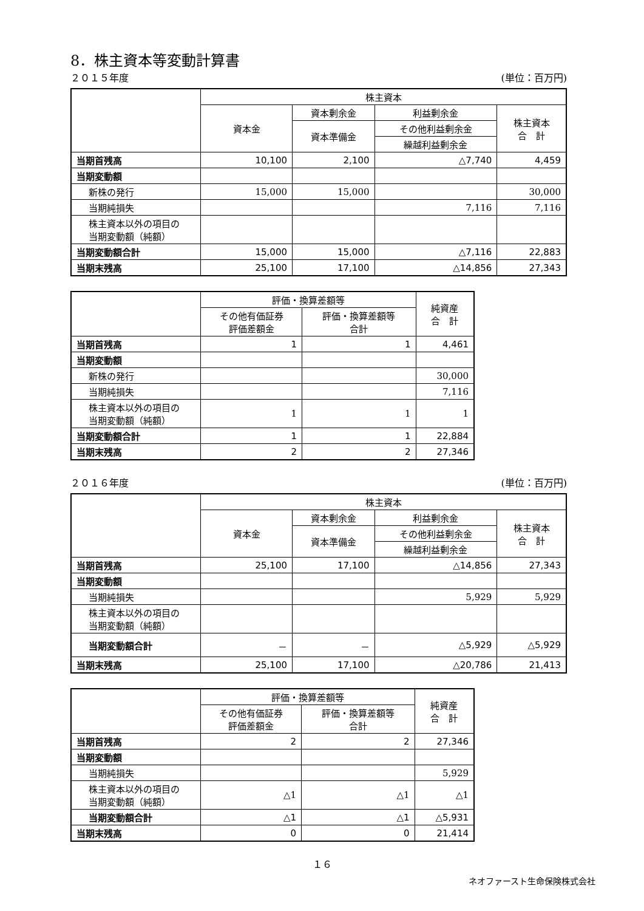8．株主資本等変動計算書
２０１５年度 (単位：百万円)
| | 株主資本 | | | |
| --- | --- | --- | --- | --- |
| | 資本金 | 資本剰余金 | 利益剰余金 | 株主資本 合 計 |
| | | 資本準備金 | その他利益剰余金 | |
| | | | 繰越利益剰余金 | |
| 当期首残高 | 10,100 | 2,100 | △7,740 | 4,459 |
| 当期変動額 | | | | |
| 新株の発行 | 15,000 | 15,000 | | 30,000 |
| 当期純損失 | | | 7,116 | 7,116 |
| 株主資本以外の項目の 当期変動額（純額） | | | | |
| 当期変動額合計 | 15,000 | 15,000 | △7,116 | 22,883 |
| 当期末残高 | 25,100 | 17,100 | △14,856 | 27,343 |
| | 評価・換算差額等 | | 純資産 合 計 |
| --- | --- | --- | --- |
| | その他有価証券 評価差額金 | 評価・換算差額等 合計 | |
| 当期首残高 | 1 | 1 | 4,461 |
| 当期変動額 | | | |
| 新株の発行 | | | 30,000 |
| 当期純損失 | | | 7,116 |
| 株主資本以外の項目の 当期変動額（純額） | 1 | 1 | 1 |
| 当期変動額合計 | 1 | 1 | 22,884 |
| 当期末残高 | 2 | 2 | 27,346 |
２０１６年度 (単位：百万円)
| | 株主資本 | | | |
| --- | --- | --- | --- | --- |
| | 資本金 | 資本剰余金 | 利益剰余金 | 株主資本 合 計 |
| | | 資本準備金 | その他利益剰余金 | |
| | | | 繰越利益剰余金 | |
| 当期首残高 | 25,100 | 17,100 | △14,856 | 27,343 |
| 当期変動額 | | | | |
| 当期純損失 | | | 5,929 | 5,929 |
| 株主資本以外の項目の 当期変動額（純額） | | | | |
| 当期変動額合計 | － | － | △5,929 | △5,929 |
| 当期末残高 | 25,100 | 17,100 | △20,786 | 21,413 |
| | 評価・換算差額等 | | 純資産 合 計 |
| --- | --- | --- | --- |
| | その他有価証券 評価差額金 | 評価・換算差額等 合計 | |
| 当期首残高 | 2 | 2 | 27,346 |
| 当期変動額 | | | |
| 当期純損失 | | | 5,929 |
| 株主資本以外の項目の 当期変動額（純額） | △1 | △1 | △1 |
| 当期変動額合計 | △1 | △1 | △5,931 |
| 当期末残高 | 0 | 0 | 21,414 |
１６
ネオファースト生命保険株式会社